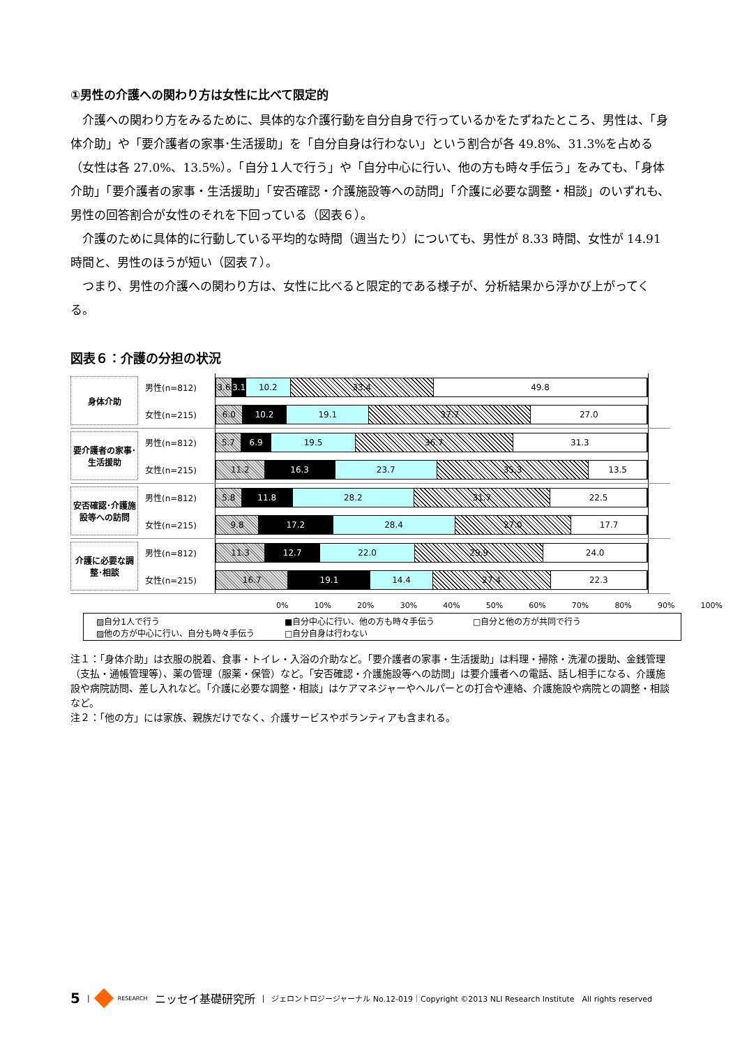①男性の介護への関わり方は女性に比べて限定的
介護への関わり方をみるために、具体的な介護行動を自分自身で行っているかをたずねたところ、男性は、「身体介助」や「要介護者の家事･生活援助」を「自分自身は行わない」という割合が各 49.8%、31.3%を占める（女性は各 27.0%、13.5%）。「自分１人で行う」や「自分中心に行い、他の方も時々手伝う」をみても、「身体介助」「要介護者の家事・生活援助」「安否確認・介護施設等への訪問」「介護に必要な調整・相談」のいずれも、男性の回答割合が女性のそれを下回っている（図表６）。
介護のために具体的に行動している平均的な時間（週当たり）についても、男性が 8.33 時間、女性が 14.91 時間と、男性のほうが短い（図表７）。
つまり、男性の介護への関わり方は、女性に比べると限定的である様子が、分析結果から浮かび上がってくる。
図表６：介護の分担の状況
身体介助
男性(n=812)
女性(n=215)
3.6 3.1 10.2 33.4 49.8
6.0 10.2 19.1 37.7 27.0
要介護者の家事･生活援助
男性(n=812)
女性(n=215)
5.7 6.9 19.5 36.7 31.3
11.2 16.3 23.7 35.3 13.5
安否確認･介護施設等への訪問
男性(n=812)
女性(n=215)
5.8 11.8 28.2 31.7 22.5
9.8 17.2 28.4 27.0 17.7
介護に必要な調整･相談
男性(n=812)
女性(n=215)
11.3 12.7 22.0 29.9 24.0
16.7 19.1 14.4 27.4 22.3
0% 10% 20% 30% 40% 50% 60% 70% 80% 90% 100%
▨自分1人で行う
■自分中心に行い、他の方も時々手伝う
□自分と他の方が共同で行う
▨他の方が中心に行い、自分も時々手伝う
□自分自身は行わない
注１：「身体介助」は衣服の脱着、食事・トイレ・入浴の介助など。「要介護者の家事・生活援助」は料理・掃除・洗濯の援助、金銭管理（支払・通帳管理等）、薬の管理（服薬・保管）など。「安否確認・介護施設等への訪問」は要介護者への電話、話し相手になる、介護施設や病院訪問、差し入れなど。「介護に必要な調整・相談」はケアマネジャーやヘルパーとの打合や連絡、介護施設や病院との調整・相談など。
注２：「他の方」には家族、親族だけでなく、介護サービスやボランティアも含まれる。
5 | RESEARCH ニッセイ基礎研究所 | ジェロントロジージャーナル No.12-019｜Copyright ©2013 NLI Research Institute　All rights reserved